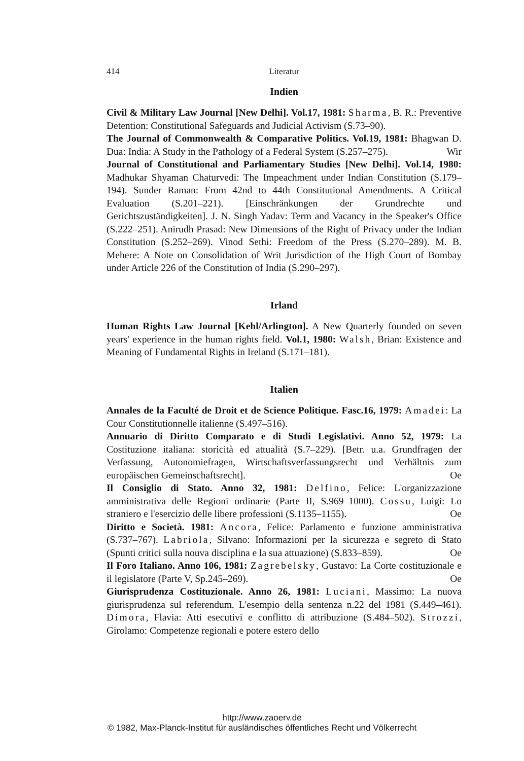414 Literatur
Indien
Civil & Military Law Journal [New Delhi]. Vol.17, 1981: Sharma, B. R.: Preventive Detention: Constitutional Safeguards and Judicial Activism (S.73–90).
The Journal of Commonwealth & Comparative Politics. Vol.19, 1981: Bhagwan D. Dua: India: A Study in the Pathology of a Federal System (S.257–275). Wir
Journal of Constitutional and Parliamentary Studies [New Delhi]. Vol.14, 1980: Madhukar Shyaman Chaturvedi: The Impeachment under Indian Constitution (S.179–194). Sunder Raman: From 42nd to 44th Constitutional Amendments. A Critical Evaluation (S.201–221). [Einschränkungen der Grundrechte und Gerichtszuständigkeiten]. J. N. Singh Yadav: Term and Vacancy in the Speaker's Office (S.222–251). Anirudh Prasad: New Dimensions of the Right of Privacy under the Indian Constitution (S.252–269). Vinod Sethi: Freedom of the Press (S.270–289). M. B. Mehere: A Note on Consolidation of Writ Jurisdiction of the High Court of Bombay under Article 226 of the Constitution of India (S.290–297).
Irland
Human Rights Law Journal [Kehl/Arlington]. A New Quarterly founded on seven years' experience in the human rights field. Vol.1, 1980: Walsh, Brian: Existence and Meaning of Fundamental Rights in Ireland (S.171–181).
Italien
Annales de la Faculté de Droit et de Science Politique. Fasc.16, 1979: Amadei: La Cour Constitutionnelle italienne (S.497–516).
Annuario di Diritto Comparato e di Studi Legislativi. Anno 52, 1979: La Costituzione italiana: storicità ed attualità (S.7–229). [Betr. u.a. Grundfragen der Verfassung, Autonomiefragen, Wirtschaftsverfassungsrecht und Verhältnis zum europäischen Gemeinschaftsrecht]. Oe
Il Consiglio di Stato. Anno 32, 1981: Delfino, Felice: L'organizzazione amministrativa delle Regioni ordinarie (Parte II, S.969–1000). Cossu, Luigi: Lo straniero e l'esercizio delle libere professioni (S.1135–1155). Oe
Diritto e Società. 1981: Ancora, Felice: Parlamento e funzione amministrativa (S.737–767). Labriola, Silvano: Informazioni per la sicurezza e segreto di Stato (Spunti critici sulla nouva disciplina e la sua attuazione) (S.833–859). Oe
Il Foro Italiano. Anno 106, 1981: Zagrebelsky, Gustavo: La Corte costituzionale e il legislatore (Parte V, Sp.245–269). Oe
Giurisprudenza Costituzionale. Anno 26, 1981: Luciani, Massimo: La nuova giurisprudenza sul referendum. L'esempio della sentenza n.22 del 1981 (S.449–461). Dimora, Flavia: Atti esecutivi e conflitto di attribuzione (S.484–502). Strozzi, Girolamo: Competenze regionali e potere estero dello
http://www.zaoerv.de
© 1982, Max-Planck-Institut für ausländisches öffentliches Recht und Völkerrecht